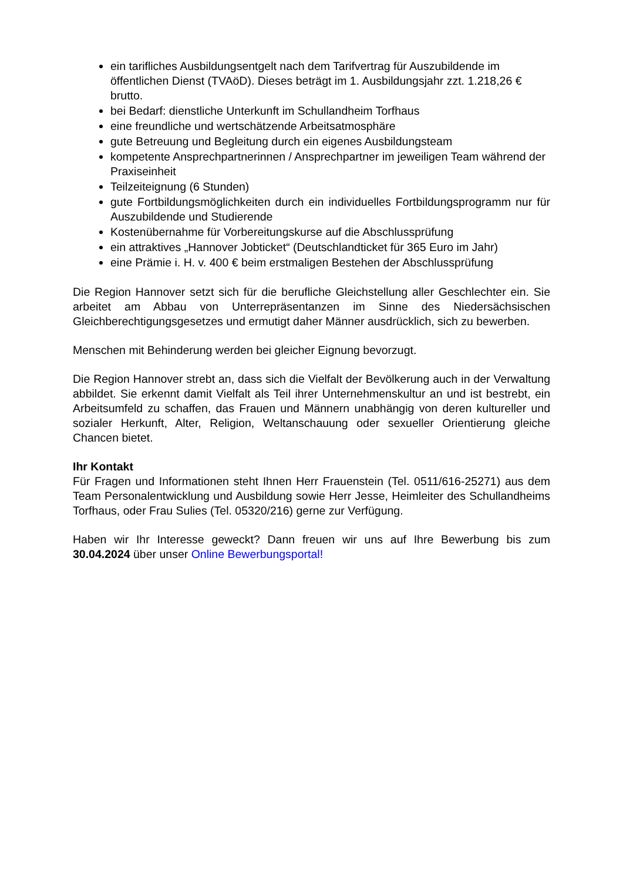ein tarifliches Ausbildungsentgelt nach dem Tarifvertrag für Auszubildende im öffentlichen Dienst (TVAöD). Dieses beträgt im 1. Ausbildungsjahr zzt. 1.218,26 € brutto.
bei Bedarf: dienstliche Unterkunft im Schullandheim Torfhaus
eine freundliche und wertschätzende Arbeitsatmosphäre
gute Betreuung und Begleitung durch ein eigenes Ausbildungsteam
kompetente Ansprechpartnerinnen / Ansprechpartner im jeweiligen Team während der Praxiseinheit
Teilzeiteignung (6 Stunden)
gute Fortbildungsmöglichkeiten durch ein individuelles Fortbildungsprogramm nur für Auszubildende und Studierende
Kostenübernahme für Vorbereitungskurse auf die Abschlussprüfung
ein attraktives „Hannover Jobticket“ (Deutschlandticket für 365 Euro im Jahr)
eine Prämie i. H. v. 400 € beim erstmaligen Bestehen der Abschlussprüfung
Die Region Hannover setzt sich für die berufliche Gleichstellung aller Geschlechter ein. Sie arbeitet am Abbau von Unterrepräsentanzen im Sinne des Niedersächsischen Gleichberechtigungsgesetzes und ermutigt daher Männer ausdrücklich, sich zu bewerben.
Menschen mit Behinderung werden bei gleicher Eignung bevorzugt.
Die Region Hannover strebt an, dass sich die Vielfalt der Bevölkerung auch in der Verwaltung abbildet. Sie erkennt damit Vielfalt als Teil ihrer Unternehmenskultur an und ist bestrebt, ein Arbeitsumfeld zu schaffen, das Frauen und Männern unabhängig von deren kultureller und sozialer Herkunft, Alter, Religion, Weltanschauung oder sexueller Orientierung gleiche Chancen bietet.
Ihr Kontakt
Für Fragen und Informationen steht Ihnen Herr Frauenstein (Tel. 0511/616-25271) aus dem Team Personalentwicklung und Ausbildung sowie Herr Jesse, Heimleiter des Schullandheims Torfhaus, oder Frau Sulies (Tel. 05320/216) gerne zur Verfügung.
Haben wir Ihr Interesse geweckt? Dann freuen wir uns auf Ihre Bewerbung bis zum 30.04.2024 über unser Online Bewerbungsportal!